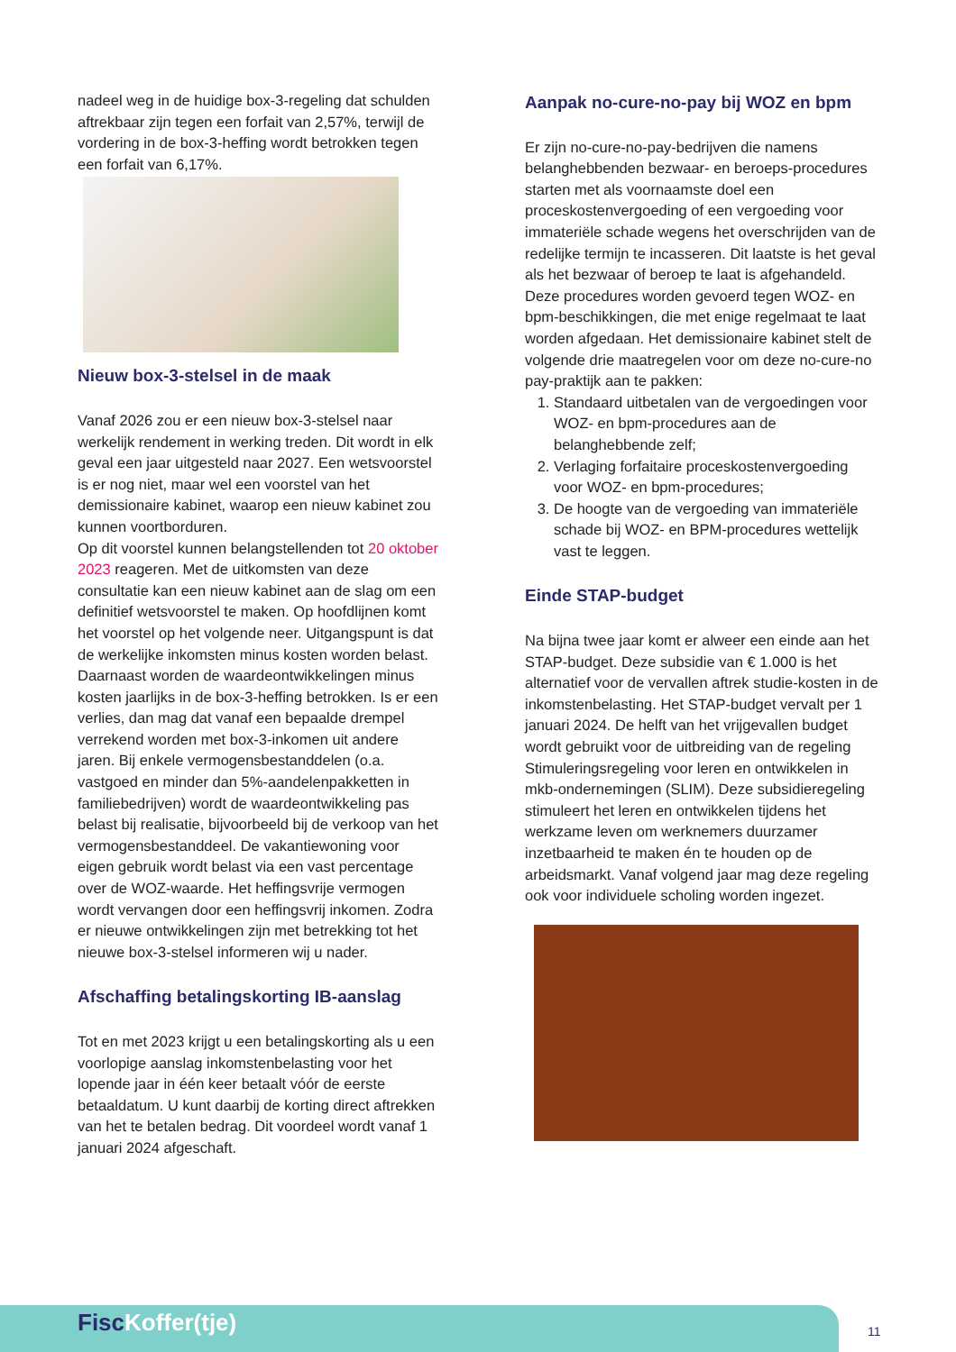nadeel weg in de huidige box-3-regeling dat schulden aftrekbaar zijn tegen een forfait van 2,57%, terwijl de vordering in de box-3-heffing wordt betrokken tegen een forfait van 6,17%.
Nieuw box-3-stelsel in de maak
Vanaf 2026 zou er een nieuw box-3-stelsel naar werkelijk rendement in werking treden. Dit wordt in elk geval een jaar uitgesteld naar 2027. Een wetsvoorstel is er nog niet, maar wel een voorstel van het demissionaire kabinet, waarop een nieuw kabinet zou kunnen voortborduren.
Op dit voorstel kunnen belangstellenden tot 20 oktober 2023 reageren. Met de uitkomsten van deze consultatie kan een nieuw kabinet aan de slag om een definitief wetsvoorstel te maken. Op hoofdlijnen komt het voorstel op het volgende neer. Uitgangspunt is dat de werkelijke inkomsten minus kosten worden belast. Daarnaast worden de waardeontwikkelingen minus kosten jaarlijks in de box-3-heffing betrokken. Is er een verlies, dan mag dat vanaf een bepaalde drempel verrekend worden met box-3-inkomen uit andere jaren. Bij enkele vermogensbestanddelen (o.a. vastgoed en minder dan 5%-aandelenpakketten in familiebedrijven) wordt de waardeontwikkeling pas belast bij realisatie, bijvoorbeeld bij de verkoop van het vermogensbestanddeel. De vakantiewoning voor eigen gebruik wordt belast via een vast percentage over de WOZ-waarde. Het heffingsvrije vermogen wordt vervangen door een heffingsvrij inkomen. Zodra er nieuwe ontwikkelingen zijn met betrekking tot het nieuwe box-3-stelsel informeren wij u nader.
Afschaffing betalingskorting IB-aanslag
Tot en met 2023 krijgt u een betalingskorting als u een voorlopige aanslag inkomstenbelasting voor het lopende jaar in één keer betaalt vóór de eerste betaaldatum. U kunt daarbij de korting direct aftrekken van het te betalen bedrag. Dit voordeel wordt vanaf 1 januari 2024 afgeschaft.
Aanpak no-cure-no-pay bij WOZ en bpm
Er zijn no-cure-no-pay-bedrijven die namens belanghebbenden bezwaar- en beroeps-procedures starten met als voornaamste doel een proceskostenvergoeding of een vergoeding voor immateriële schade wegens het overschrijden van de redelijke termijn te incasseren. Dit laatste is het geval als het bezwaar of beroep te laat is afgehandeld. Deze procedures worden gevoerd tegen WOZ- en bpm-beschikkingen, die met enige regelmaat te laat worden afgedaan. Het demissionaire kabinet stelt de volgende drie maatregelen voor om deze no-cure-no pay-praktijk aan te pakken:
1. Standaard uitbetalen van de vergoedingen voor WOZ- en bpm-procedures aan de belanghebbende zelf;
2. Verlaging forfaitaire proceskostenvergoeding voor WOZ- en bpm-procedures;
3. De hoogte van de vergoeding van immateriële schade bij WOZ- en BPM-procedures wettelijk vast te leggen.
Einde STAP-budget
Na bijna twee jaar komt er alweer een einde aan het STAP-budget. Deze subsidie van € 1.000 is het alternatief voor de vervallen aftrek studie-kosten in de inkomstenbelasting. Het STAP-budget vervalt per 1 januari 2024. De helft van het vrijgevallen budget wordt gebruikt voor de uitbreiding van de regeling Stimuleringsregeling voor leren en ontwikkelen in mkb-ondernemingen (SLIM). Deze subsidieregeling stimuleert het leren en ontwikkelen tijdens het werkzame leven om werknemers duurzamer inzetbaarheid te maken én te houden op de arbeidsmarkt. Vanaf volgend jaar mag deze regeling ook voor individuele scholing worden ingezet.
FiscKoffer(tje) 11